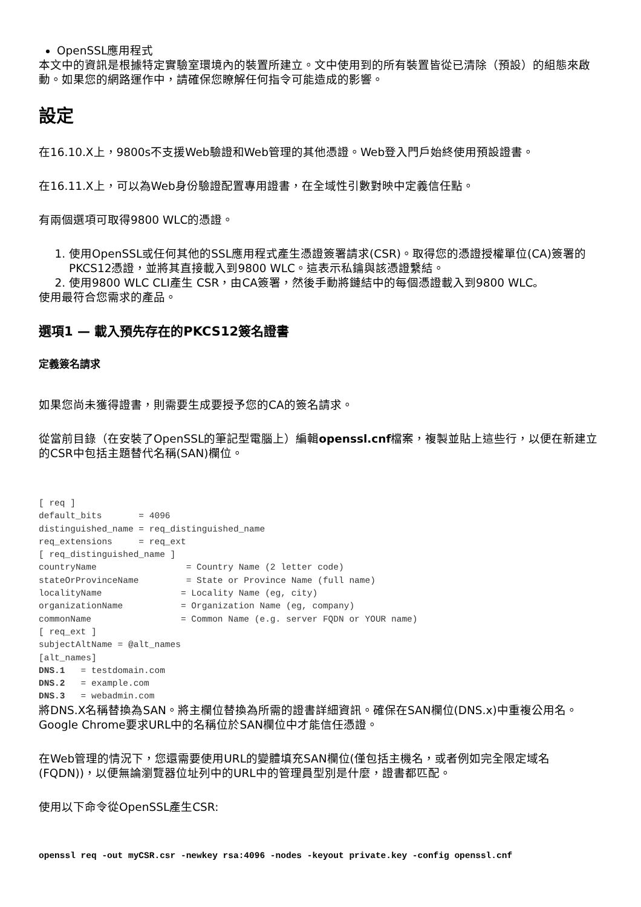OpenSSL應用程式
本文中的資訊是根據特定實驗室環境內的裝置所建立。文中使用到的所有裝置皆從已清除（預設）的組態來啟動。如果您的網路運作中，請確保您瞭解任何指令可能造成的影響。
設定
在16.10.X上，9800s不支援Web驗證和Web管理的其他憑證。Web登入門戶始終使用預設證書。
在16.11.X上，可以為Web身份驗證配置專用證書，在全域性引數對映中定義信任點。
有兩個選項可取得9800 WLC的憑證。
1. 使用OpenSSL或任何其他的SSL應用程式產生憑證簽署請求(CSR)。取得您的憑證授權單位(CA)簽署的PKCS12憑證，並將其直接載入到9800 WLC。這表示私鑰與該憑證繫結。
2. 使用9800 WLC CLI產生 CSR，由CA簽署，然後手動將鏈結中的每個憑證載入到9800 WLC。
使用最符合您需求的產品。
選項1 — 載入預先存在的PKCS12簽名證書
定義簽名請求
如果您尚未獲得證書，則需要生成要授予您的CA的簽名請求。
從當前目錄（在安裝了OpenSSL的筆記型電腦上）編輯openssl.cnf檔案，複製並貼上這些行，以便在新建立的CSR中包括主題替代名稱(SAN)欄位。
[ req ]
default_bits       = 4096
distinguished_name = req_distinguished_name
req_extensions     = req_ext
[ req_distinguished_name ]
countryName                 = Country Name (2 letter code)
stateOrProvinceName         = State or Province Name (full name)
localityName               = Locality Name (eg, city)
organizationName           = Organization Name (eg, company)
commonName                 = Common Name (e.g. server FQDN or YOUR name)
[ req_ext ]
subjectAltName = @alt_names
[alt_names]
DNS.1   = testdomain.com
DNS.2   = example.com
DNS.3   = webadmin.com
將DNS.X名稱替換為SAN。將主欄位替換為所需的證書詳細資訊。確保在SAN欄位(DNS.x)中重複公用名。Google Chrome要求URL中的名稱位於SAN欄位中才能信任憑證。
在Web管理的情況下，您還需要使用URL的變體填充SAN欄位(僅包括主機名，或者例如完全限定域名(FQDN))，以便無論瀏覽器位址列中的URL中的管理員型別是什麼，證書都匹配。
使用以下命令從OpenSSL產生CSR:
openssl req -out myCSR.csr -newkey rsa:4096 -nodes -keyout private.key -config openssl.cnf